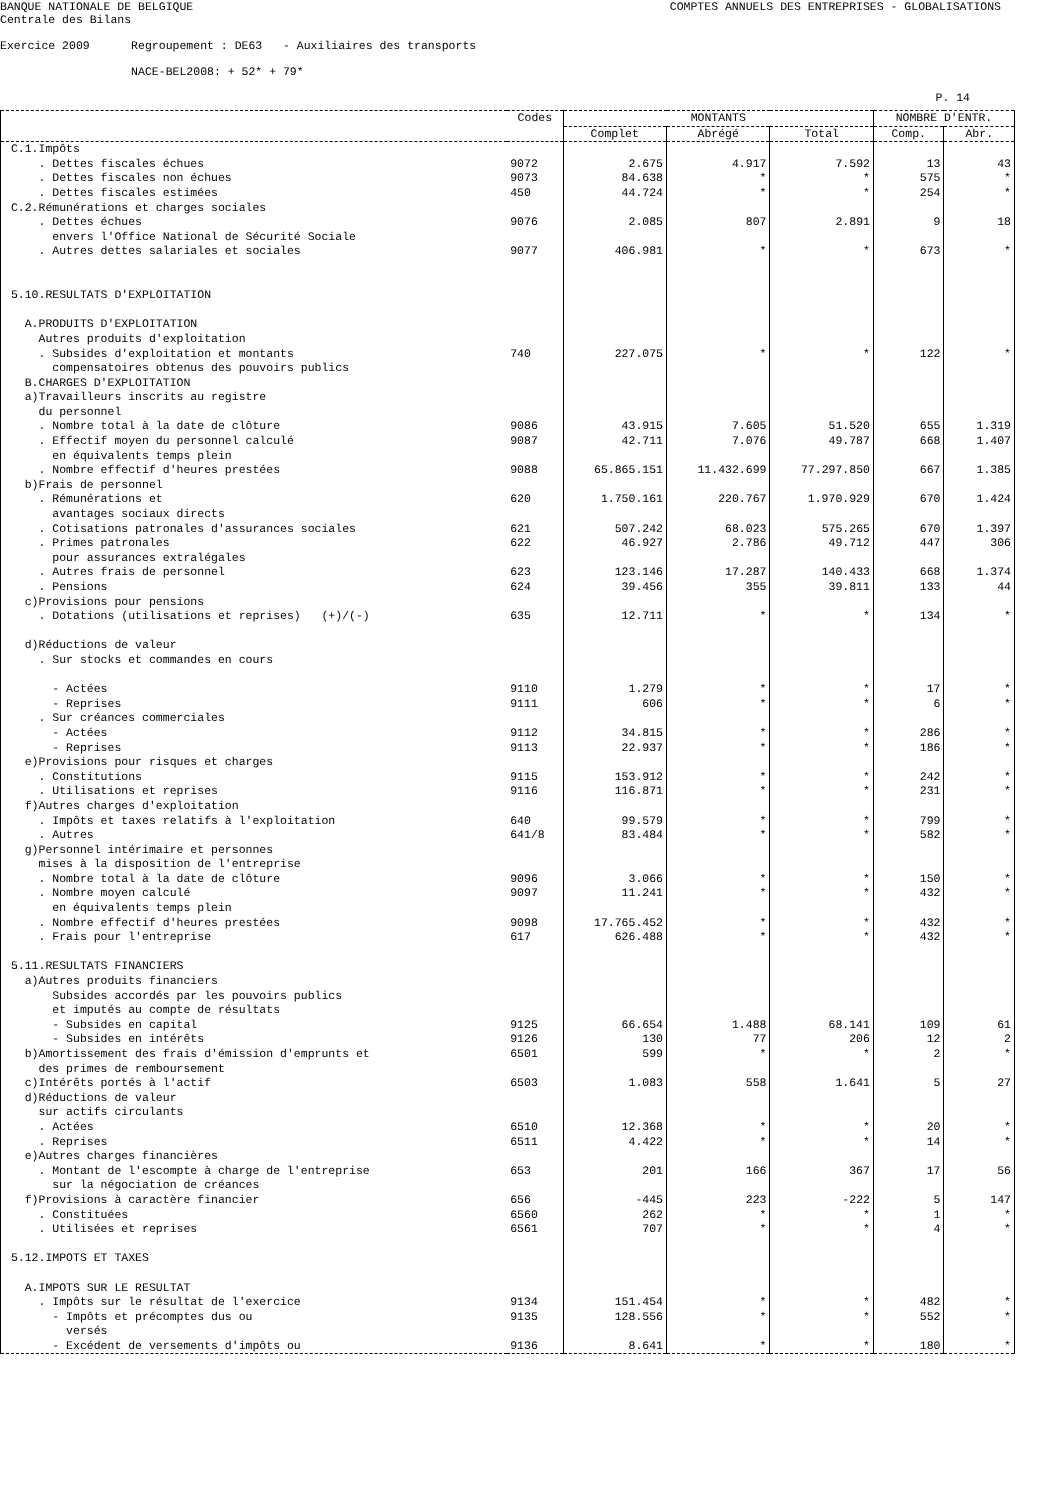BANQUE NATIONALE DE BELGIQUE COMPTES ANNUELS DES ENTREPRISES - GLOBALISATIONS
Centrale des Bilans

Exercice 2009      Regroupement : DE63   - Auxiliaires des transports

                   NACE-BEL2008: + 52* + 79*
P. 14
| | Codes | MONTANTS | | | NOMBRE D'ENTR. | |
| --- | --- | --- | --- | --- | --- | --- |
| | | Complet | Abrégé | Total | Comp. | Abr. |
| C.1.Impôts | | | | | | |
| . Dettes fiscales échues | 9072 | 2.675 | 4.917 | 7.592 | 13 | 43 |
| . Dettes fiscales non échues | 9073 | 84.638 | * | * | 575 | * |
| . Dettes fiscales estimées | 450 | 44.724 | * | * | 254 | * |
| C.2.Rémunérations et charges sociales | | | | | | |
| . Dettes échues | 9076 | 2.085 | 807 | 2.891 | 9 | 18 |
| envers l'Office National de Sécurité Sociale | | | | | | |
| . Autres dettes salariales et sociales | 9077 | 406.981 | * | * | 673 | * |
| 5.10.RESULTATS D'EXPLOITATION | | | | | | |
| A.PRODUITS D'EXPLOITATION | | | | | | |
| Autres produits d'exploitation | | | | | | |
| . Subsides d'exploitation et montants | 740 | 227.075 | * | * | 122 | * |
| compensatoires obtenus des pouvoirs publics | | | | | | |
| B.CHARGES D'EXPLOITATION | | | | | | |
| a)Travailleurs inscrits au registre | | | | | | |
| du personnel | | | | | | |
| . Nombre total à la date de clôture | 9086 | 43.915 | 7.605 | 51.520 | 655 | 1.319 |
| . Effectif moyen du personnel calculé | 9087 | 42.711 | 7.076 | 49.787 | 668 | 1.407 |
| en équivalents temps plein | | | | | | |
| . Nombre effectif d'heures prestées | 9088 | 65.865.151 | 11.432.699 | 77.297.850 | 667 | 1.385 |
| b)Frais de personnel | | | | | | |
| . Rémunérations et | 620 | 1.750.161 | 220.767 | 1.970.929 | 670 | 1.424 |
| avantages sociaux directs | | | | | | |
| . Cotisations patronales d'assurances sociales | 621 | 507.242 | 68.023 | 575.265 | 670 | 1.397 |
| . Primes patronales | 622 | 46.927 | 2.786 | 49.712 | 447 | 306 |
| pour assurances extralégales | | | | | | |
| . Autres frais de personnel | 623 | 123.146 | 17.287 | 140.433 | 668 | 1.374 |
| . Pensions | 624 | 39.456 | 355 | 39.811 | 133 | 44 |
| c)Provisions pour pensions | | | | | | |
| . Dotations (utilisations et reprises) (+)/(-) | 635 | 12.711 | * | * | 134 | * |
| d)Réductions de valeur | | | | | | |
| . Sur stocks et commandes en cours | | | | | | |
| - Actées | 9110 | 1.279 | * | * | 17 | * |
| - Reprises | 9111 | 606 | * | * | 6 | * |
| . Sur créances commerciales | | | | | | |
| - Actées | 9112 | 34.815 | * | * | 286 | * |
| - Reprises | 9113 | 22.937 | * | * | 186 | * |
| e)Provisions pour risques et charges | | | | | | |
| . Constitutions | 9115 | 153.912 | * | * | 242 | * |
| . Utilisations et reprises | 9116 | 116.871 | * | * | 231 | * |
| f)Autres charges d'exploitation | | | | | | |
| . Impôts et taxes relatifs à l'exploitation | 640 | 99.579 | * | * | 799 | * |
| . Autres | 641/8 | 83.484 | * | * | 582 | * |
| g)Personnel intérimaire et personnes | | | | | | |
| mises à la disposition de l'entreprise | | | | | | |
| . Nombre total à la date de clôture | 9096 | 3.066 | * | * | 150 | * |
| . Nombre moyen calculé | 9097 | 11.241 | * | * | 432 | * |
| en équivalents temps plein | | | | | | |
| . Nombre effectif d'heures prestées | 9098 | 17.765.452 | * | * | 432 | * |
| . Frais pour l'entreprise | 617 | 626.488 | * | * | 432 | * |
| 5.11.RESULTATS FINANCIERS | | | | | | |
| a)Autres produits financiers | | | | | | |
| Subsides accordés par les pouvoirs publics | | | | | | |
| et imputés au compte de résultats | | | | | | |
| - Subsides en capital | 9125 | 66.654 | 1.488 | 68.141 | 109 | 61 |
| - Subsides en intérêts | 9126 | 130 | 77 | 206 | 12 | 2 |
| b)Amortissement des frais d'émission d'emprunts et | 6501 | 599 | * | * | 2 | * |
| des primes de remboursement | | | | | | |
| c)Intérêts portés à l'actif | 6503 | 1.083 | 558 | 1.641 | 5 | 27 |
| d)Réductions de valeur | | | | | | |
| sur actifs circulants | | | | | | |
| . Actées | 6510 | 12.368 | * | * | 20 | * |
| . Reprises | 6511 | 4.422 | * | * | 14 | * |
| e)Autres charges financières | | | | | | |
| . Montant de l'escompte à charge de l'entreprise | 653 | 201 | 166 | 367 | 17 | 56 |
| sur la négociation de créances | | | | | | |
| f)Provisions à caractère financier | 656 | -445 | 223 | -222 | 5 | 147 |
| . Constituées | 6560 | 262 | * | * | 1 | * |
| . Utilisées et reprises | 6561 | 707 | * | * | 4 | * |
| 5.12.IMPOTS ET TAXES | | | | | | |
| A.IMPOTS SUR LE RESULTAT | | | | | | |
| . Impôts sur le résultat de l'exercice | 9134 | 151.454 | * | * | 482 | * |
| - Impôts et précomptes dus ou | 9135 | 128.556 | * | * | 552 | * |
| versés | | | | | | |
| - Excédent de versements d'impôts ou | 9136 | 8.641 | * | * | 180 | * |